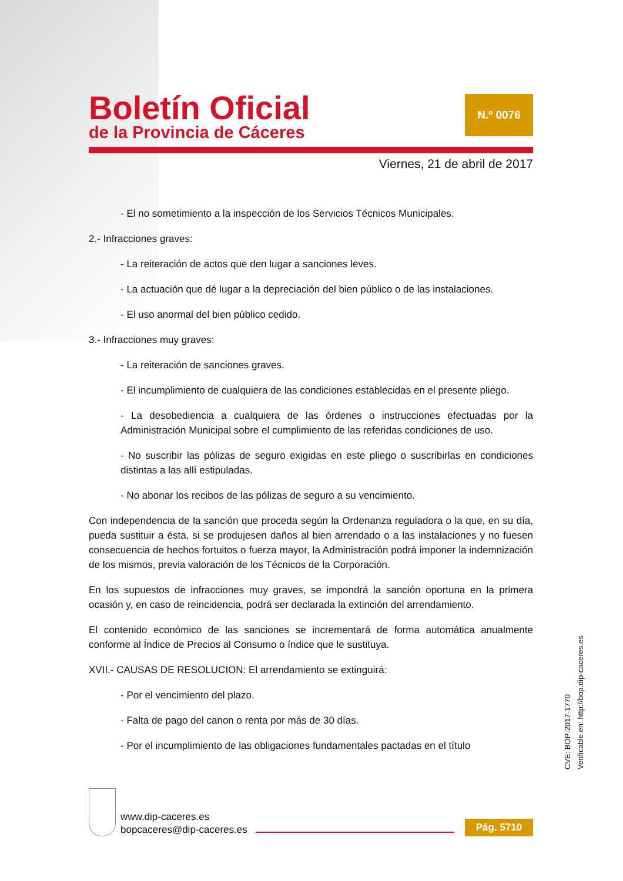Boletín Oficial
de la Provincia de Cáceres
N.º 0076
Viernes, 21 de abril de 2017
- El no sometimiento a la inspección de los Servicios Técnicos Municipales.
2.- Infracciones graves:
- La reiteración de actos que den lugar a sanciones leves.
- La actuación que dé lugar a la depreciación del bien público o de las instalaciones.
- El uso anormal del bien público cedido.
3.- Infracciones muy graves:
- La reiteración de sanciones graves.
- El incumplimiento de cualquiera de las condiciones establecidas en el presente pliego.
- La desobediencia a cualquiera de las órdenes o instrucciones efectuadas por la Administración Municipal sobre el cumplimiento de las referidas condiciones de uso.
- No suscribir las pólizas de seguro exigidas en este pliego o suscribirlas en condiciones distintas a las allí estipuladas.
- No abonar los recibos de las pólizas de seguro a su vencimiento.
Con independencia de la sanción que proceda según la Ordenanza reguladora o la que, en su día, pueda sustituir a ésta, si se produjesen daños al bien arrendado o a las instalaciones y no fuesen consecuencia de hechos fortuitos o fuerza mayor, la Administración podrá imponer la indemnización de los mismos, previa valoración de los Técnicos de la Corporación.
En los supuestos de infracciones muy graves, se impondrá la sanción oportuna en la primera ocasión y, en caso de reincidencia, podrá ser declarada la extinción del arrendamiento.
El contenido económico de las sanciones se incrementará de forma automática anualmente conforme al Índice de Precios al Consumo o índice que le sustituya.
XVII.- CAUSAS DE RESOLUCION: El arrendamiento se extinguirá:
- Por el vencimiento del plazo.
- Falta de pago del canon o renta por más de 30 días.
- Por el incumplimiento de las obligaciones fundamentales pactadas en el título
www.dip-caceres.es
bopcaceres@dip-caceres.es
Pág. 5710
CVE: BOP-2017-1770
Verificable en: http://bop.dip-caceres.es